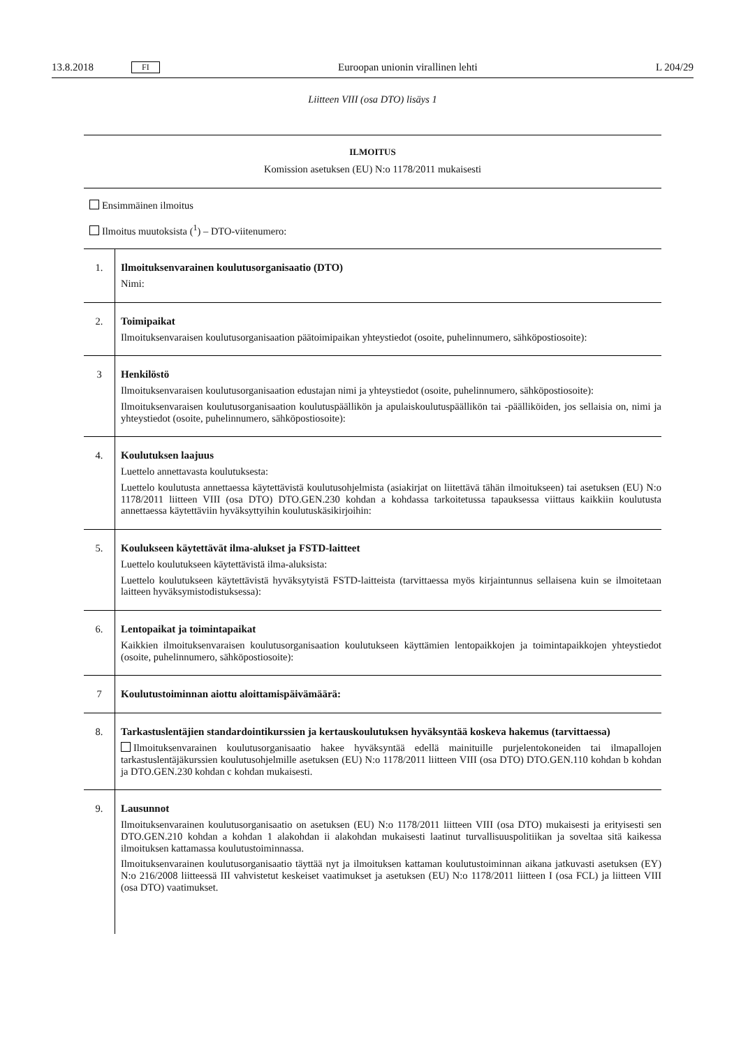13.8.2018 FI Euroopan unionin virallinen lehti L 204/29
Liitteen VIII (osa DTO) lisäys 1
ILMOITUS
Komission asetuksen (EU) N:o 1178/2011 mukaisesti
Ensimmäinen ilmoitus
Ilmoitus muutoksista (<sup>1</sup>) – DTO-viitenumero:
| 1. | Ilmoituksenvarainen koulutusorganisaatio (DTO) Nimi: |
| 2. | Toimipaikat Ilmoituksenvaraisen koulutusorganisaation päätoimipaikan yhteystiedot (osoite, puhelinnumero, sähköpostio­soite): |
| 3 | Henkilöstö Ilmoituksenvaraisen koulutusorganisaation edustajan nimi ja yhteystiedot (osoite, puhelinnumero, sähköpostio­soite): Ilmoituksenvaraisen koulutusorganisaation koulutuspäällikön ja apulaiskoulutuspäällikön tai -päälliköiden, jos sellaisia on, nimi ja yhteystiedot (osoite, puhelinnumero, sähköpostiosoite): |
| 4. | Koulutuksen laajuus Luettelo annettavasta koulutuksesta: Luettelo koulutusta annettaessa käytettävistä koulutusohjelmista (asiakirjat on liitettävä tähän ilmoitukseen) tai asetuksen (EU) N:o 1178/2011 liitteen VIII (osa DTO) DTO.GEN.230 kohdan a kohdassa tarkoitetussa tapauk­sessa viittaus kaikkiin koulutusta annettaessa käytettäviin hyväksyttyihin koulutuskäsikirjoihin: |
| 5. | Koulukseen käytettävät ilma-alukset ja FSTD-laitteet Luettelo koulutukseen käytettävistä ilma-aluksista: Luettelo koulutukseen käytettävistä hyväksytyistä FSTD-laitteista (tarvittaessa myös kirjaintunnus sellaisena kuin se ilmoitetaan laitteen hyväksymistodistuksessa): |
| 6. | Lentopaikat ja toimintapaikat Kaikkien ilmoituksenvaraisen koulutusorganisaation koulutukseen käyttämien lentopaikkojen ja toimintapaikko­jen yhteystiedot (osoite, puhelinnumero, sähköpostiosoite): |
| 7 | Koulutustoiminnan aiottu aloittamispäivämäärä: |
| 8. | Tarkastuslentäjien standardointikurssien ja kertauskoulutuksen hyväksyntää koskeva hakemus (tarvit­taessa) Ilmoituksenvarainen koulutusorganisaatio hakee hyväksyntää edellä mainituille purjelentokoneiden tai ilma­pallojen tarkastuslentäjäkurssien koulutusohjelmille asetuksen (EU) N:o 1178/2011 liitteen VIII (osa DTO) DTO.GEN.110 kohdan b kohdan ja DTO.GEN.230 kohdan c kohdan mukaisesti. |
| 9. | Lausunnot Ilmoituksenvarainen koulutusorganisaatio on asetuksen (EU) N:o 1178/2011 liitteen VIII (osa DTO) mukaisesti ja erityisesti sen DTO.GEN.210 kohdan a kohdan 1 alakohdan ii alakohdan mukaisesti laatinut turvallisuuspolitii­kan ja soveltaa sitä kaikessa ilmoituksen kattamassa koulutustoiminnassa. Ilmoituksenvarainen koulutusorganisaatio täyttää nyt ja ilmoituksen kattaman koulutustoiminnan aikana jatku­vasti asetuksen (EY) N:o 216/2008 liitteessä III vahvistetut keskeiset vaatimukset ja asetuksen (EU) N:o 1178/2011 liitteen I (osa FCL) ja liitteen VIII (osa DTO) vaatimukset. |